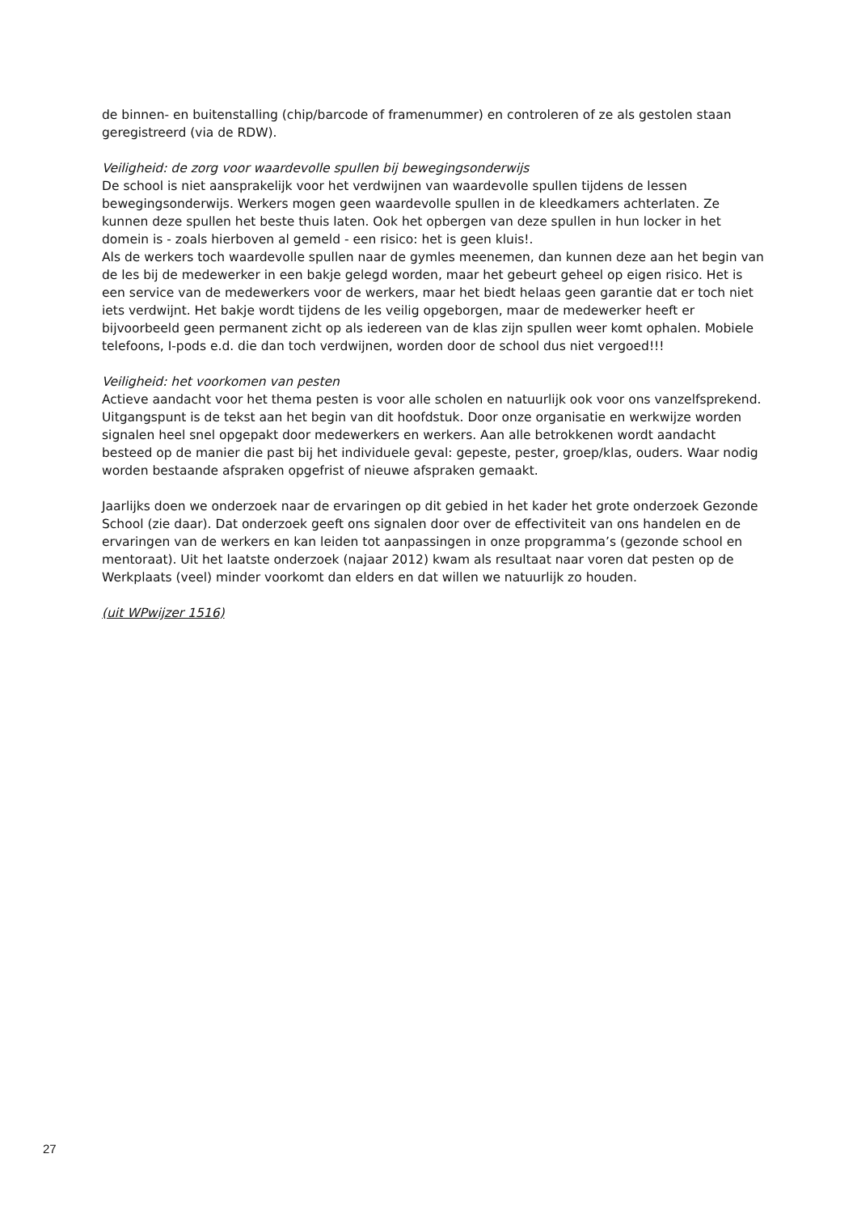de binnen- en buitenstalling (chip/barcode of framenummer) en controleren of ze als gestolen staan geregistreerd (via de RDW).
Veiligheid: de zorg voor waardevolle spullen bij bewegingsonderwijs
De school is niet aansprakelijk voor het verdwijnen van waardevolle spullen tijdens de lessen bewegingsonderwijs. Werkers mogen geen waardevolle spullen in de kleedkamers achterlaten. Ze kunnen deze spullen het beste thuis laten. Ook het opbergen van deze spullen in hun locker in het domein is - zoals hierboven al gemeld - een risico: het is geen kluis!.
Als de werkers toch waardevolle spullen naar de gymles meenemen, dan kunnen deze aan het begin van de les bij de medewerker in een bakje gelegd worden, maar het gebeurt geheel op eigen risico. Het is een service van de medewerkers voor de werkers, maar het biedt helaas geen garantie dat er toch niet iets verdwijnt. Het bakje wordt tijdens de les veilig opgeborgen, maar de medewerker heeft er bijvoorbeeld geen permanent zicht op als iedereen van de klas zijn spullen weer komt ophalen. Mobiele telefoons, I-pods e.d. die dan toch verdwijnen, worden door de school dus niet vergoed!!!
Veiligheid: het voorkomen van pesten
Actieve aandacht voor het thema pesten is voor alle scholen en natuurlijk ook voor ons vanzelfsprekend. Uitgangspunt is de tekst aan het begin van dit hoofdstuk. Door onze organisatie en werkwijze worden signalen heel snel opgepakt door medewerkers en werkers. Aan alle betrokkenen wordt aandacht besteed op de manier die past bij het individuele geval: gepeste, pester, groep/klas, ouders. Waar nodig worden bestaande afspraken opgefrist of nieuwe afspraken gemaakt.
Jaarlijks doen we onderzoek naar de ervaringen op dit gebied in het kader het grote onderzoek Gezonde School (zie daar). Dat onderzoek geeft ons signalen door over de effectiviteit van ons handelen en de ervaringen van de werkers en kan leiden tot aanpassingen in onze propgramma’s (gezonde school en mentoraat). Uit het laatste onderzoek (najaar 2012) kwam als resultaat naar voren dat pesten op de Werkplaats (veel) minder voorkomt dan elders en dat willen we natuurlijk zo houden.
(uit WPwijzer 1516)
27